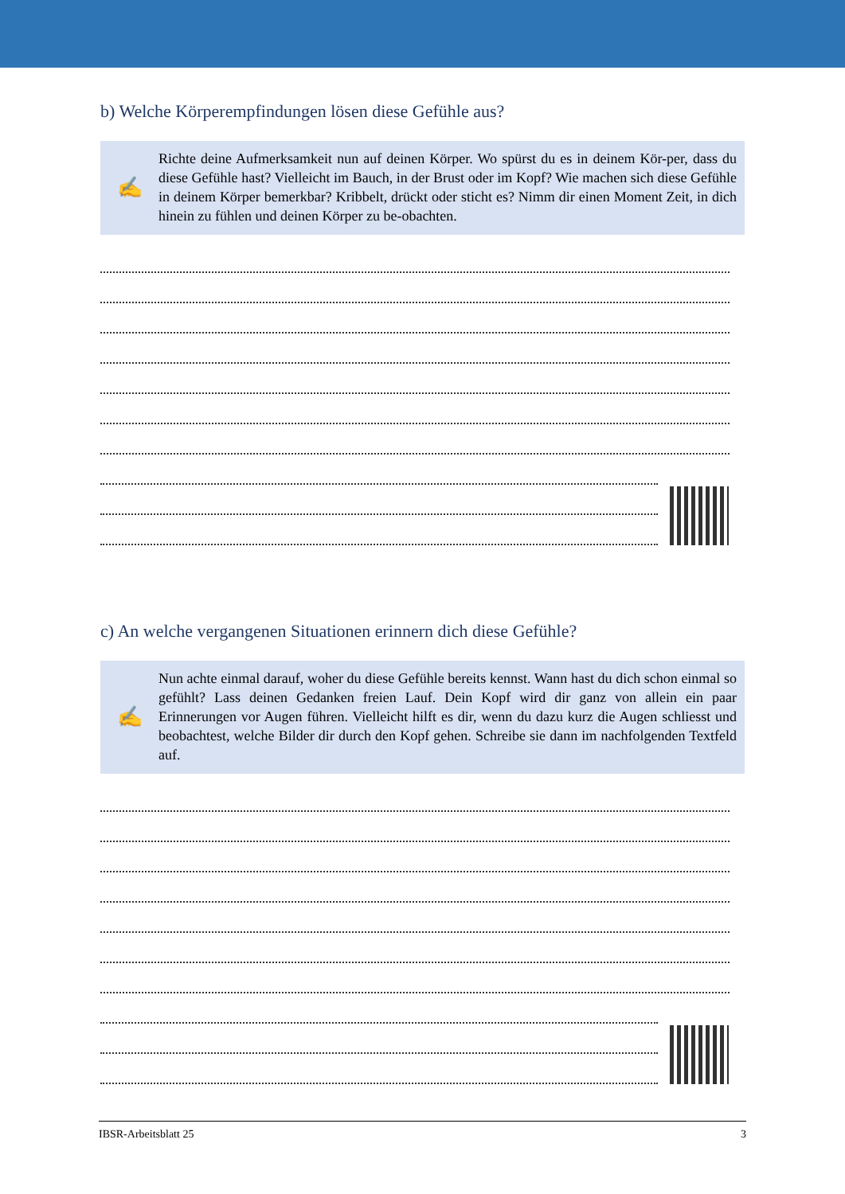b) Welche Körperempfindungen lösen diese Gefühle aus?
✍
Richte deine Aufmerksamkeit nun auf deinen Körper. Wo spürst du es in deinem Kör-per, dass du diese Gefühle hast? Vielleicht im Bauch, in der Brust oder im Kopf? Wie machen sich diese Gefühle in deinem Körper bemerkbar? Kribbelt, drückt oder sticht es? Nimm dir einen Moment Zeit, in dich hinein zu fühlen und deinen Körper zu be-obachten.
c) An welche vergangenen Situationen erinnern dich diese Gefühle?
✍
Nun achte einmal darauf, woher du diese Gefühle bereits kennst. Wann hast du dich schon einmal so gefühlt? Lass deinen Gedanken freien Lauf. Dein Kopf wird dir ganz von allein ein paar Erinnerungen vor Augen führen. Vielleicht hilft es dir, wenn du dazu kurz die Augen schliesst und beobachtest, welche Bilder dir durch den Kopf gehen. Schreibe sie dann im nachfolgenden Textfeld auf.
IBSR-Arbeitsblatt 25 3